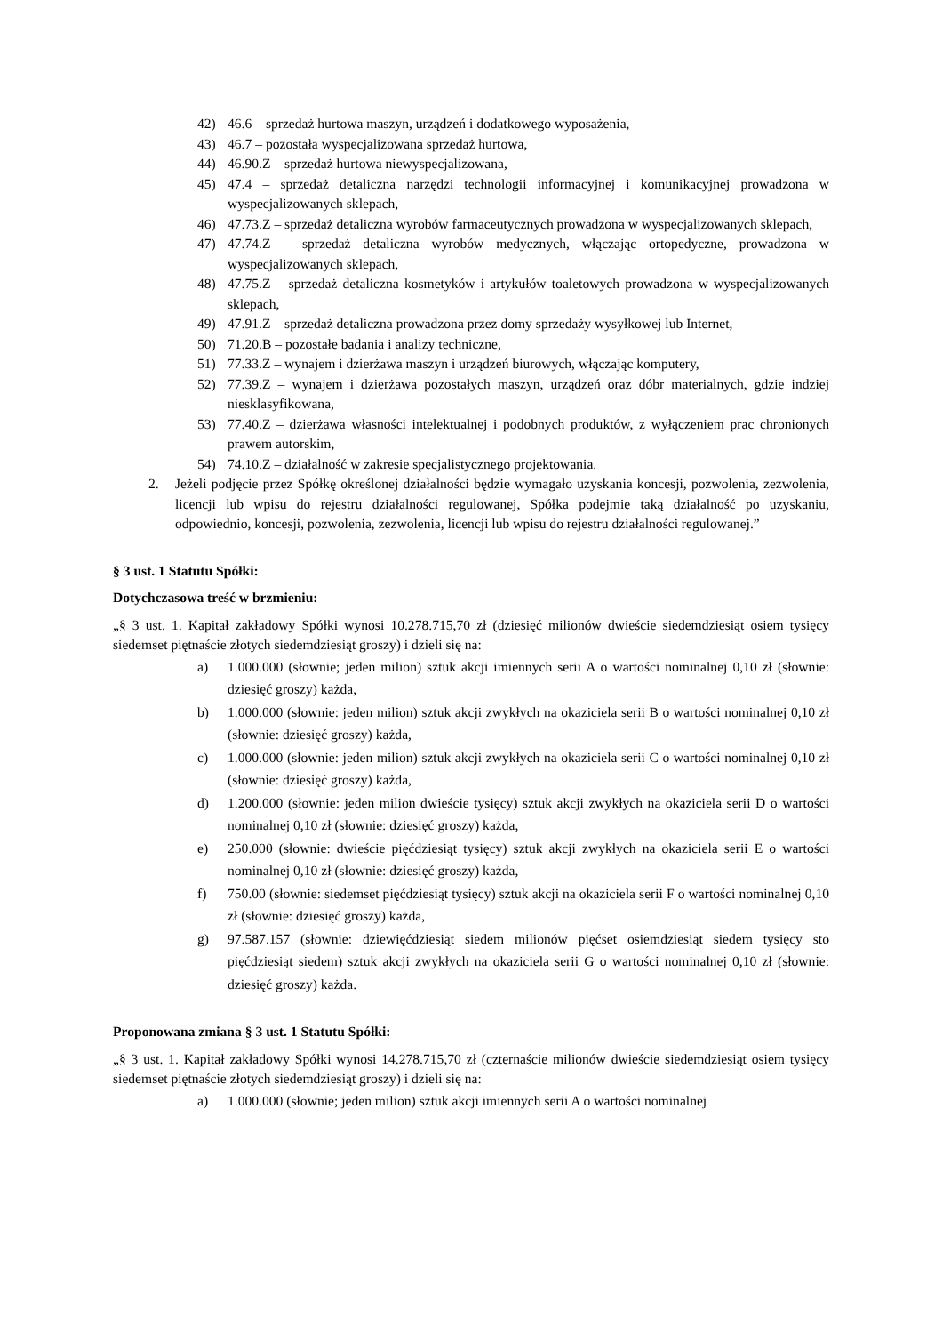42) 46.6 – sprzedaż hurtowa maszyn, urządzeń i dodatkowego wyposażenia,
43) 46.7 – pozostała wyspecjalizowana sprzedaż hurtowa,
44) 46.90.Z – sprzedaż hurtowa niewyspecjalizowana,
45) 47.4 – sprzedaż detaliczna narzędzi technologii informacyjnej i komunikacyjnej prowadzona w wyspecjalizowanych sklepach,
46) 47.73.Z – sprzedaż detaliczna wyrobów farmaceutycznych prowadzona w wyspecjalizowanych sklepach,
47) 47.74.Z – sprzedaż detaliczna wyrobów medycznych, włączając ortopedyczne, prowadzona w wyspecjalizowanych sklepach,
48) 47.75.Z – sprzedaż detaliczna kosmetyków i artykułów toaletowych prowadzona w wyspecjalizowanych sklepach,
49) 47.91.Z – sprzedaż detaliczna prowadzona przez domy sprzedaży wysyłkowej lub Internet,
50) 71.20.B – pozostałe badania i analizy techniczne,
51) 77.33.Z – wynajem i dzierżawa maszyn i urządzeń biurowych, włączając komputery,
52) 77.39.Z – wynajem i dzierżawa pozostałych maszyn, urządzeń oraz dóbr materialnych, gdzie indziej niesklasyfikowana,
53) 77.40.Z – dzierżawa własności intelektualnej i podobnych produktów, z wyłączeniem prac chronionych prawem autorskim,
54) 74.10.Z – działalność w zakresie specjalistycznego projektowania.
2. Jeżeli podjęcie przez Spółkę określonej działalności będzie wymagało uzyskania koncesji, pozwolenia, zezwolenia, licencji lub wpisu do rejestru działalności regulowanej, Spółka podejmie taką działalność po uzyskaniu, odpowiednio, koncesji, pozwolenia, zezwolenia, licencji lub wpisu do rejestru działalności regulowanej.”
§ 3 ust. 1 Statutu Spółki:
Dotychczasowa treść w brzmieniu:
„§ 3 ust. 1. Kapitał zakładowy Spółki wynosi 10.278.715,70 zł (dziesięć milionów dwieście siedemdziesiąt osiem tysięcy siedemset piętnaście złotych siedemdziesiąt groszy) i dzieli się na:
a) 1.000.000 (słownie; jeden milion) sztuk akcji imiennych serii A o wartości nominalnej 0,10 zł (słownie: dziesięć groszy) każda,
b) 1.000.000 (słownie: jeden milion) sztuk akcji zwykłych na okaziciela serii B o wartości nominalnej 0,10 zł (słownie: dziesięć groszy) każda,
c) 1.000.000 (słownie: jeden milion) sztuk akcji zwykłych na okaziciela serii C o wartości nominalnej 0,10 zł (słownie: dziesięć groszy) każda,
d) 1.200.000 (słownie: jeden milion dwieście tysięcy) sztuk akcji zwykłych na okaziciela serii D o wartości nominalnej 0,10 zł (słownie: dziesięć groszy) każda,
e) 250.000 (słownie: dwieście pięćdziesiąt tysięcy) sztuk akcji zwykłych na okaziciela serii E o wartości nominalnej 0,10 zł (słownie: dziesięć groszy) każda,
f) 750.00 (słownie: siedemset pięćdziesiąt tysięcy) sztuk akcji na okaziciela serii F o wartości nominalnej 0,10 zł (słownie: dziesięć groszy) każda,
g) 97.587.157 (słownie: dziewięćdziesiąt siedem milionów pięćset osiemdziesiąt siedem tysięcy sto pięćdziesiąt siedem) sztuk akcji zwykłych na okaziciela serii G o wartości nominalnej 0,10 zł (słownie: dziesięć groszy) każda.
Proponowana zmiana § 3 ust. 1 Statutu Spółki:
„§ 3 ust. 1. Kapitał zakładowy Spółki wynosi 14.278.715,70 zł (czternaście milionów dwieście siedemdziesiąt osiem tysięcy siedemset piętnaście złotych siedemdziesiąt groszy) i dzieli się na:
a) 1.000.000 (słownie; jeden milion) sztuk akcji imiennych serii A o wartości nominalnej